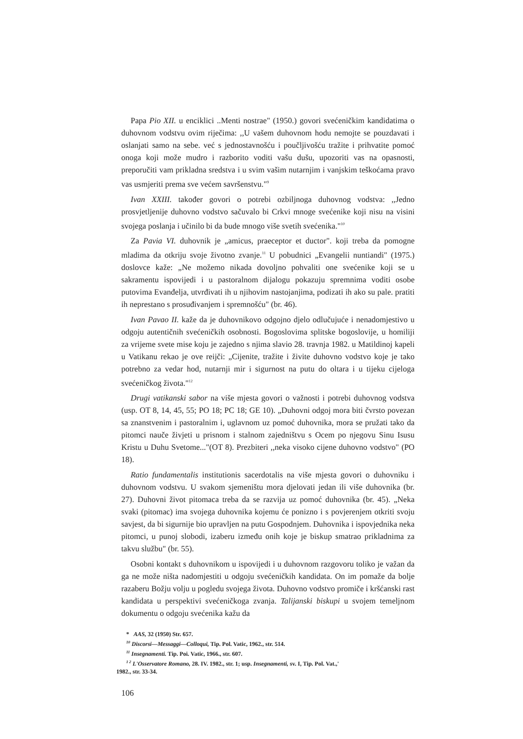Papa Pio XII. u enciklici ..Menti nostrae" (1950.) govori svećeničkim kandidatima o duhovnom vodstvu ovim riječima: ,,U vašem duhovnom hodu nemojte se pouzdavati i oslanjati samo na sebe. već s jednostavnošću i poučljivošću tražite i prihvatite pomoć onoga koji može mudro i razborito voditi vašu dušu, upozoriti vas na opasnosti, preporučiti vam prikladna sredstva i u svim vašim nutarnjim i vanjskim teškoćama pravo vas usmjeriti prema sve većem savršenstvu."<sup>9</sup>
Ivan XXIII. također govori o potrebi ozbiljnoga duhovnog vodstva: ,,Jedno prosvjetljenije duhovno vodstvo sačuvalo bi Crkvi mnoge svećenike koji nisu na visini svojega poslanja i učinilo bi da bude mnogo više svetih svećenika."<sup>10</sup>
Za Pavia VI. duhovnik je „amicus, praeceptor et ductor". koji treba da pomogne mladima da otkriju svoje životno zvanje.<sup>11</sup> U pobudnici „Evangelii nuntiandi" (1975.) doslovce kaže: „Ne možemo nikada dovoljno pohvaliti one svećenike koji se u sakramentu ispovijedi i u pastoralnom dijalogu pokazuju spremnima voditi osobe putovima Evanđelja, utvrđivati ih u njihovim nastojanjima, podizati ih ako su pale. pratiti ih neprestano s prosuđivanjem i spremnošću" (br. 46).
Ivan Pavao II. kaže da je duhovnikovo odgojno djelo odlučujuće i nenadomjestivo u odgoju autentičnih svećeničkih osobnosti. Bogoslovima splitske bogoslovije, u homiliji za vrijeme svete mise koju je zajedno s njima slavio 28. travnja 1982. u Matildinoj kapeli u Vatikanu rekao je ove reijči: „Cijenite, tražite i živite duhovno vodstvo koje je tako potrebno za vedar hod, nutarnji mir i sigurnost na putu do oltara i u tijeku cijeloga svećeničkog života."<sup>12</sup>
Drugi vatikanski sabor na više mjesta govori o važnosti i potrebi duhovnog vodstva (usp. OT 8, 14, 45, 55; PO 18; PC 18; GE 10). „Duhovni odgoj mora biti čvrsto povezan sa znanstvenim i pastoralnim i, uglavnom uz pomoć duhovnika, mora se pružati tako da pitomci nauče živjeti u prisnom i stalnom zajedništvu s Ocem po njegovu Sinu Isusu Kristu u Duhu Svetome..."(OT 8). Prezbiteri ,,neka visoko cijene duhovno vodstvo" (PO 18).
Ratio fundamentalis institutionis sacerdotalis na više mjesta govori o duhovniku i duhovnom vodstvu. U svakom sjemeništu mora djelovati jedan ili više duhovnika (br. 27). Duhovni život pitomaca treba da se razvija uz pomoć duhovnika (br. 45). „Neka svaki (pitomac) ima svojega duhovnika kojemu će ponizno i s povjerenjem otkriti svoju savjest, da bi sigurnije bio upravljen na putu Gospodnjem. Duhovnika i ispovjednika neka pitomci, u punoj slobodi, izaberu između onih koje je biskup smatrao prikladnima za takvu službu" (br. 55).
Osobni kontakt s duhovnikom u ispovijedi i u duhovnom razgovoru toliko je važan da ga ne može ništa nadomjestiti u odgoju svećeničkih kandidata. On im pomaže da bolje razaberu Božju volju u pogledu svojega života. Duhovno vodstvo promiče i kršćanski rast kandidata u perspektivi svećeničkoga zvanja. Talijanski biskupi u svojem temeljnom dokumentu o odgoju svećenika kažu da
* AAS, 32 (1950) Str. 657.
<sup>10</sup> Discorsi—Messaggi—Colloqui, Tip. Pol. Vatic, 1962., str. 514.
<sup>11</sup> Insegnamenti. Tip. Poi. Vatic, 1966., str. 607.
<sup>1 2</sup> L'Osservatore Romano, 28. IV. 1982., str. 1; usp. Insegnamenti, sv. I, Tip. Pol. Vat.,'
1982., str. 33-34.
106